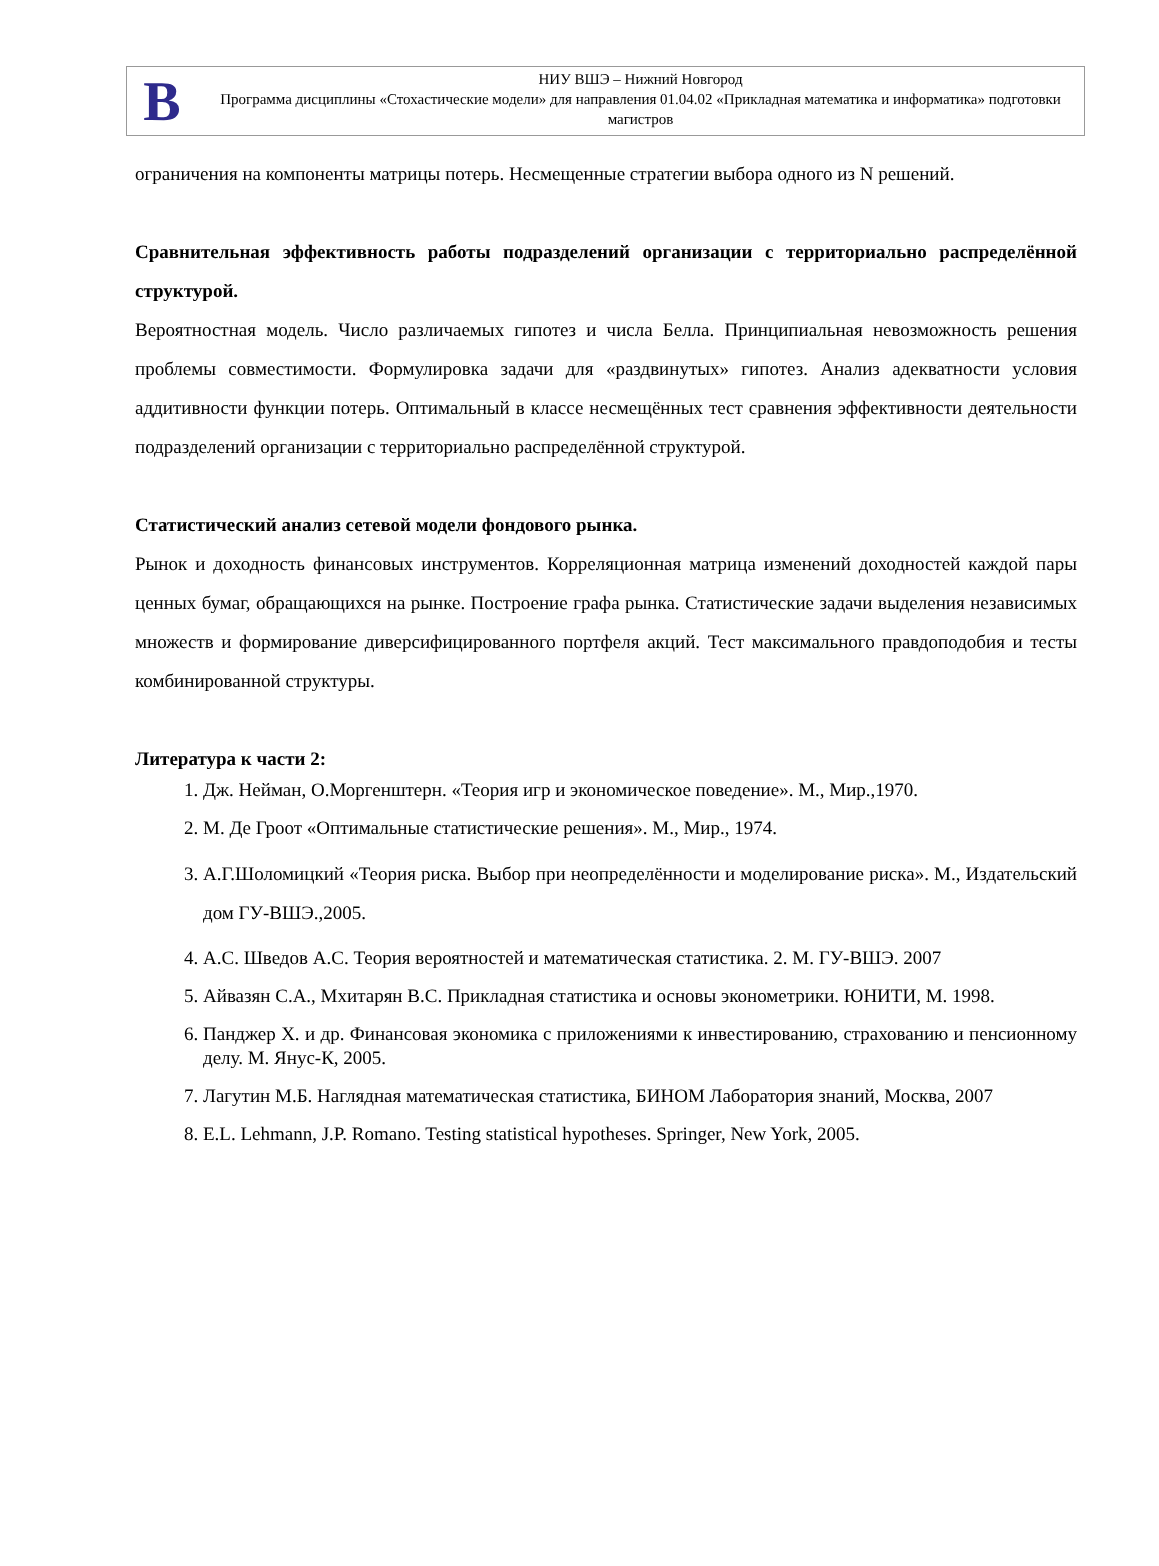В
НИУ ВШЭ – Нижний Новгород
Программа дисциплины «Стохастические модели» для направления 01.04.02 «Прикладная математика и информатика» подготовки магистров
ограничения на компоненты матрицы потерь. Несмещенные стратегии выбора одного из N решений.
Сравнительная эффективность работы подразделений организации с территориально распределённой структурой.
Вероятностная модель. Число различаемых гипотез и числа Белла. Принципиальная невозможность решения проблемы совместимости. Формулировка задачи для «раздвинутых» гипотез. Анализ адекватности условия аддитивности функции потерь. Оптимальный в классе несмещённых тест сравнения эффективности деятельности подразделений организации с территориально распределённой структурой.
Статистический анализ сетевой модели фондового рынка.
Рынок и доходность финансовых инструментов. Корреляционная матрица изменений доходностей каждой пары ценных бумаг, обращающихся на рынке. Построение графа рынка. Статистические задачи выделения независимых множеств и формирование диверсифицированного портфеля акций. Тест максимального правдоподобия и тесты комбинированной структуры.
Литература к части 2:
1. Дж. Нейман, О.Моргенштерн. «Теория игр и экономическое поведение». М., Мир.,1970.
2. М. Де Гроот «Оптимальные статистические решения». М., Мир., 1974.
3. А.Г.Шоломицкий «Теория риска. Выбор при неопределённости и моделирование риска». М., Издательский дом ГУ-ВШЭ.,2005.
4. А.С. Шведов А.С. Теория вероятностей и математическая статистика. 2. М. ГУ-ВШЭ. 2007
5. Айвазян С.А., Мхитарян В.С. Прикладная статистика и основы эконометрики. ЮНИТИ, М. 1998.
6. Панджер Х. и др. Финансовая экономика с приложениями к инвестированию, страхованию и пенсионному делу. М. Янус-К, 2005.
7. Лагутин М.Б. Наглядная математическая статистика, БИНОМ Лаборатория знаний, Москва, 2007
8. E.L. Lehmann, J.P. Romano. Testing statistical hypotheses. Springer, New York, 2005.